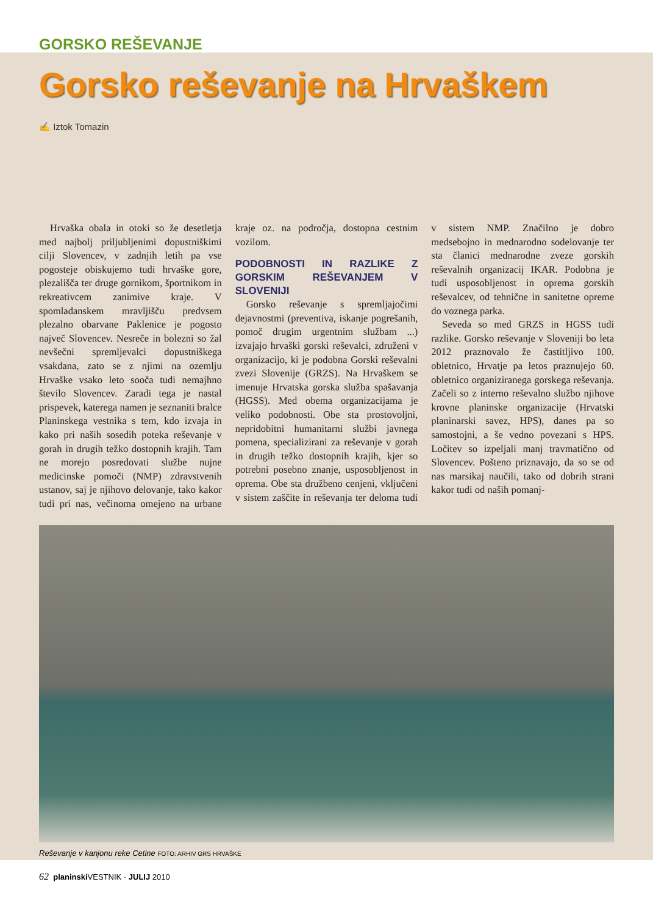GORSKO REŠEVANJE
Gorsko reševanje na Hrvaškem
✍ Iztok Tomazin
Hrvaška obala in otoki so že desetletja med najbolj priljubljenimi dopustniškimi cilji Slovencev, v zadnjih letih pa vse pogosteje obiskujemo tudi hrvaške gore, plezališča ter druge gornikom, športnikom in rekreativcem zanimive kraje. V spomladanskem mravljišču predvsem plezalno obarvane Paklenice je pogosto največ Slovencev. Nesreče in bolezni so žal nevšečni spremljevalci dopustniškega vsakdana, zato se z njimi na ozemlju Hrvaške vsako leto sooča tudi nemajhno število Slovencev. Zaradi tega je nastal prispevek, katerega namen je seznaniti bralce Planinskega vestnika s tem, kdo izvaja in kako pri naših sosedih poteka reševanje v gorah in drugih težko dostopnih krajih. Tam ne morejo posredovati službe nujne medicinske pomoči (NMP) zdravstvenih ustanov, saj je njihovo delovanje, tako kakor tudi pri nas, večinoma omejeno na urbane kraje oz. na področja, dostopna cestnim vozilom.
PODOBNOSTI IN RAZLIKE Z GORSKIM REŠEVANJEM V SLOVENIJI
Gorsko reševanje s spremljajočimi dejavnostmi (preventiva, iskanje pogrešanih, pomoč drugim urgentnim službam ...) izvajajo hrvaški gorski reševalci, združeni v organizacijo, ki je podobna Gorski reševalni zvezi Slovenije (GRZS). Na Hrvaškem se imenuje Hrvatska gorska služba spašavanja (HGSS). Med obema organizacijama je veliko podobnosti. Obe sta prostovoljni, nepridobitni humanitarni službi javnega pomena, specializirani za reševanje v gorah in drugih težko dostopnih krajih, kjer so potrebni posebno znanje, usposobljenost in oprema. Obe sta družbeno cenjeni, vključeni v sistem zaščite in reševanja ter deloma tudi v sistem NMP. Značilno je dobro medsebojno in mednarodno sodelovanje ter sta članici mednarodne zveze gorskih reševalnih organizacij IKAR. Podobna je tudi usposobljenost in oprema gorskih reševalcev, od tehnične in sanitetne opreme do voznega parka.
Seveda so med GRZS in HGSS tudi razlike. Gorsko reševanje v Sloveniji bo leta 2012 praznovalo že častitljivo 100. obletnico, Hrvatje pa letos praznujejo 60. obletnico organiziranega gorskega reševanja. Začeli so z interno reševalno službo njihove krovne planinske organizacije (Hrvatski planinarski savez, HPS), danes pa so samostojni, a še vedno povezani s HPS. Ločitev so izpeljali manj travmatično od Slovencev. Pošteno priznavajo, da so se od nas marsikaj naučili, tako od dobrih strani kakor tudi od naših pomanj-
Reševanje v kanjonu reke Cetine FOTO: ARHIV GRS HRVAŠKE
62 planinski VESTNIK · JULIJ 2010